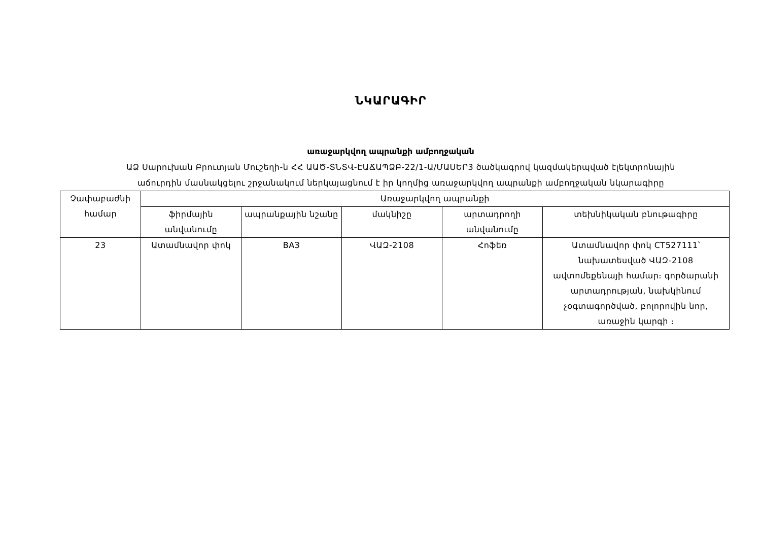ՆԿԱՐԱԳԻՐ
առաջարկվող ապրանքի ամբողջական
ԱՁ Սարուխան Բրուտյան Մուշեղի-ն ՀՀ ԱԱԾ-ՏՆՏՎ-ԷԱՃԱՊՁԲ-22/1-Ա/ՄԱՍԵՐ3 ծածկագրով կազմակերպված էլեկտրոնային
աճուրդին մասնակցելու շրջանակում ներկայացնում է իր կողմից առաջարկվող ապրանքի ամբողջական նկարագիրը
| Չափաբաժնի համար | Առաջարկվող ապրանքի | | | | |
| --- | --- | --- | --- | --- | --- |
| | ֆիրմային անվանումը | ապրանքային նշանը | մակնիշը | արտադրողի անվանումը | տեխնիկական բնութագիրը |
| 23 | Ատամնավոր փոկ | ВАЗ | ՎԱԶ-2108 | Հոֆեռ | Ատամնավոր փոկ CT527111՝ նախատեսված ՎԱԶ-2108 ավտոմեքենայի համար։ գործարանի արտադրության, նախկինում չօգտագործված, բոլորովին նոր, առաջին կարգի ։ |